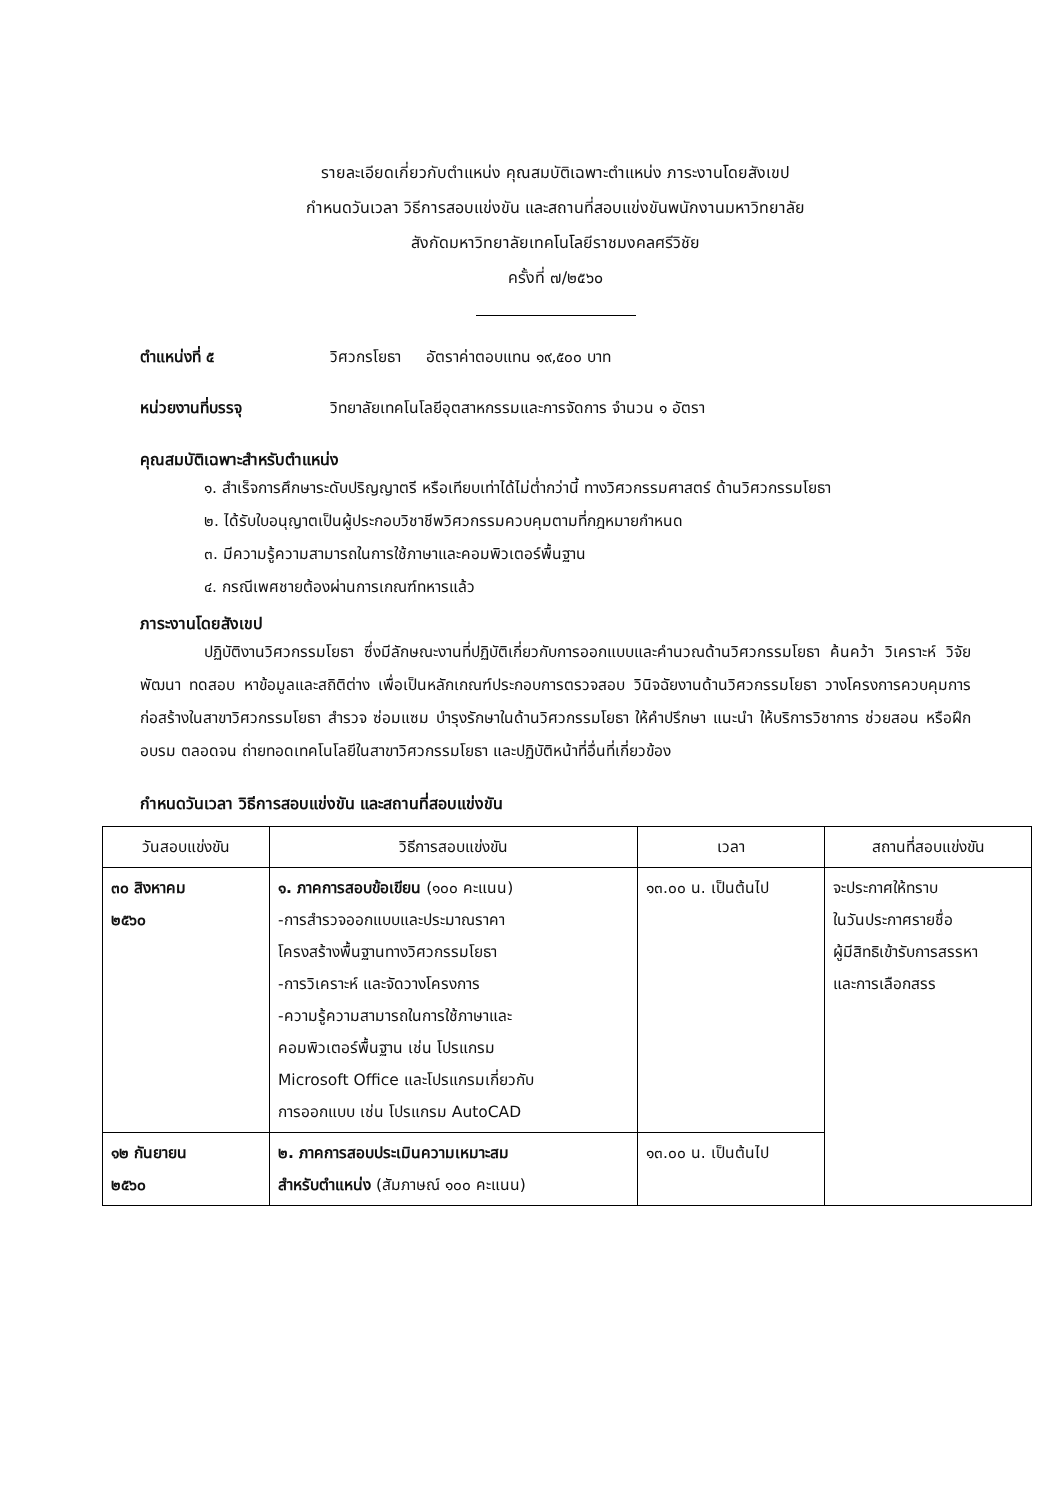รายละเอียดเกี่ยวกับตำแหน่ง คุณสมบัติเฉพาะตำแหน่ง ภาระงานโดยสังเขป
กำหนดวันเวลา วิธีการสอบแข่งขัน และสถานที่สอบแข่งขันพนักงานมหาวิทยาลัย
สังกัดมหาวิทยาลัยเทคโนโลยีราชมงคลศรีวิชัย
ครั้งที่ ๗/๒๕๖๐
ตำแหน่งที่ ๕ วิศวกรโยธา อัตราค่าตอบแทน ๑๙,๕๐๐ บาท
หน่วยงานที่บรรจุ วิทยาลัยเทคโนโลยีอุตสาหกรรมและการจัดการ จำนวน ๑ อัตรา
คุณสมบัติเฉพาะสำหรับตำแหน่ง
๑. สำเร็จการศึกษาระดับปริญญาตรี หรือเทียบเท่าได้ไม่ต่ำกว่านี้ ทางวิศวกรรมศาสตร์ ด้านวิศวกรรมโยธา
๒. ได้รับใบอนุญาตเป็นผู้ประกอบวิชาชีพวิศวกรรมควบคุมตามที่กฎหมายกำหนด
๓. มีความรู้ความสามารถในการใช้ภาษาและคอมพิวเตอร์พื้นฐาน
๔. กรณีเพศชายต้องผ่านการเกณฑ์ทหารแล้ว
ภาระงานโดยสังเขป
ปฏิบัติงานวิศวกรรมโยธา ซึ่งมีลักษณะงานที่ปฏิบัติเกี่ยวกับการออกแบบและคำนวณด้านวิศวกรรมโยธา ค้นคว้า วิเคราะห์ วิจัย พัฒนา ทดสอบ หาข้อมูลและสถิติต่าง เพื่อเป็นหลักเกณฑ์ประกอบการตรวจสอบ วินิจฉัยงานด้านวิศวกรรมโยธา วางโครงการควบคุมการก่อสร้างในสาขาวิศวกรรมโยธา สำรวจ ซ่อมแซม บำรุงรักษาในด้านวิศวกรรมโยธา ให้คำปรึกษา แนะนำ ให้บริการวิชาการ ช่วยสอน หรือฝึกอบรม ตลอดจน ถ่ายทอดเทคโนโลยีในสาขาวิศวกรรมโยธา และปฏิบัติหน้าที่อื่นที่เกี่ยวข้อง
กำหนดวันเวลา วิธีการสอบแข่งขัน และสถานที่สอบแข่งขัน
| วันสอบแข่งขัน | วิธีการสอบแข่งขัน | เวลา | สถานที่สอบแข่งขัน |
| --- | --- | --- | --- |
| ๓๐ สิงหาคม ๒๕๖๐ | ๑. ภาคการสอบข้อเขียน (๑๐๐ คะแนน) -การสำรวจออกแบบและประมาณราคา โครงสร้างพื้นฐานทางวิศวกรรมโยธา -การวิเคราะห์ และจัดวางโครงการ -ความรู้ความสามารถในการใช้ภาษาและ คอมพิวเตอร์พื้นฐาน เช่น โปรแกรม Microsoft Office และโปรแกรมเกี่ยวกับ การออกแบบ เช่น โปรแกรม AutoCAD | ๑๓.๐๐ น. เป็นต้นไป | จะประกาศให้ทราบ ในวันประกาศรายชื่อ ผู้มีสิทธิเข้ารับการสรรหา และการเลือกสรร |
| ๑๒ กันยายน ๒๕๖๐ | ๒. ภาคการสอบประเมินความเหมาะสม สำหรับตำแหน่ง (สัมภาษณ์ ๑๐๐ คะแนน) | ๑๓.๐๐ น. เป็นต้นไป | |